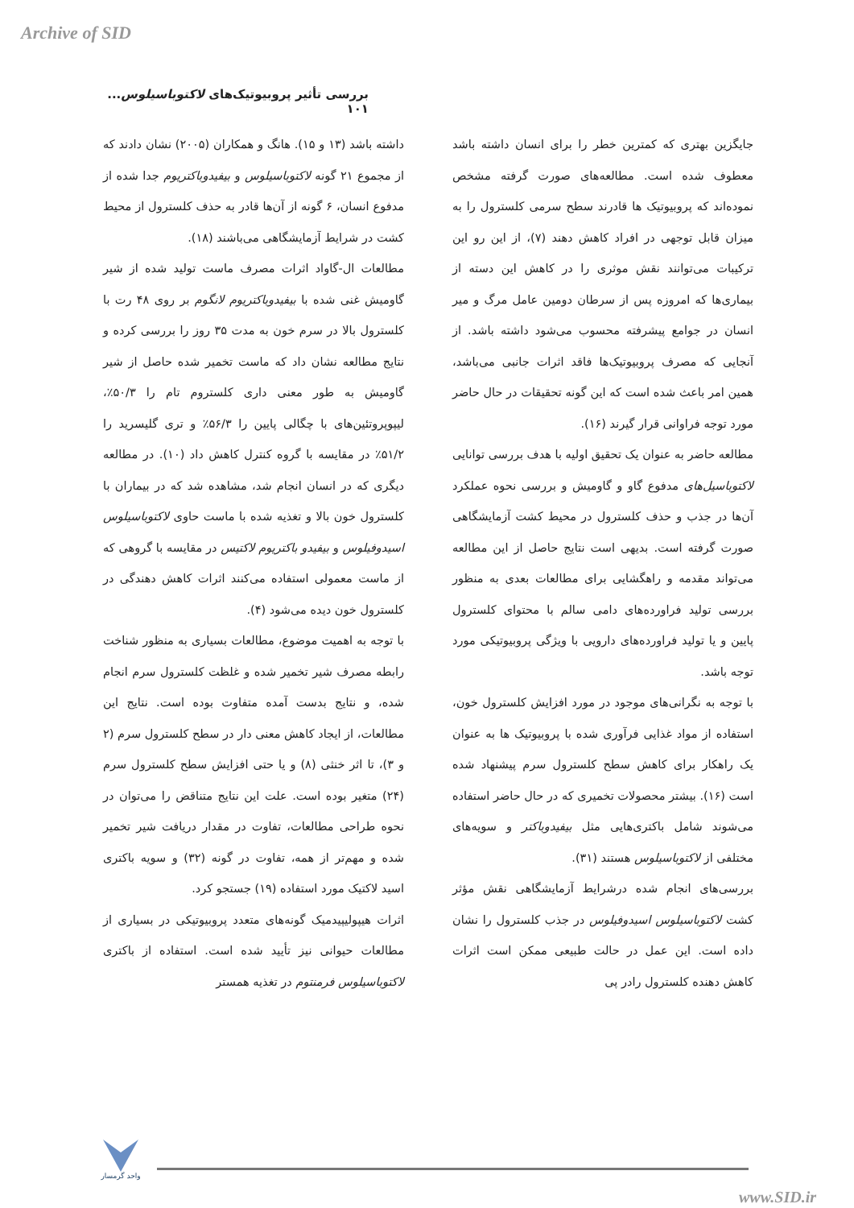Archive of SID
بررسی تأثیر پروبیوتیک‌های لاکتوباسیلوس... ۱۰۱
جایگزین بهتری که کمترین خطر را برای انسان داشته باشد معطوف شده است. مطالعه‌های صورت گرفته مشخص نموده‌اند که پروبیوتیک ها قادرند سطح سرمی کلسترول را به میزان قابل توجهی در افراد کاهش دهند (۷)، از این رو این ترکیبات می‌توانند نقش موثری را در کاهش این دسته از بیماری‌ها که امروزه پس از سرطان دومین عامل مرگ و میر انسان در جوامع پیشرفته محسوب می‌شود داشته باشد. از آنجایی که مصرف پروبیوتیک‌ها فاقد اثرات جانبی می‌باشد، همین امر باعث شده است که این گونه تحقیقات در حال حاضر مورد توجه فراوانی قرار گیرند (۱۶).
مطالعه حاضر به عنوان یک تحقیق اولیه با هدف بررسی توانایی لاکتوباسیل‌های مدفوع گاو و گاومیش و بررسی نحوه عملکرد آن‌ها در جذب و حذف کلسترول در محیط کشت آزمایشگاهی صورت گرفته است. بدیهی است نتایج حاصل از این مطالعه می‌تواند مقدمه و راهگشایی برای مطالعات بعدی به منظور بررسی تولید فراورده‌های دامی سالم با محتوای کلسترول پایین و یا تولید فراورده‌های دارویی با ویژگی پروبیوتیکی مورد توجه باشد.
با توجه به نگرانی‌های موجود در مورد افزایش کلسترول خون، استفاده از مواد غذایی فرآوری شده با پروبیوتیک ها به عنوان یک راهکار برای کاهش سطح کلسترول سرم پیشنهاد شده است (۱۶). بیشتر محصولات تخمیری که در حال حاضر استفاده می‌شوند شامل باکتری‌هایی مثل بیفیدوباکتر و سویه‌های مختلفی از لاکتوباسیلوس هستند (۳۱).
بررسی‌های انجام شده درشرایط آزمایشگاهی نقش مؤثر کشت لاکتوباسیلوس اسیدوفیلوس در جذب کلسترول را نشان داده است. این عمل در حالت طبیعی ممکن است اثرات کاهش دهنده کلسترول رادر پی
داشته باشد (۱۳ و ۱۵). هانگ و همکاران (۲۰۰۵) نشان دادند که از مجموع ۲۱ گونه لاکتوباسیلوس و بیفیدوباکتریوم جدا شده از مدفوع انسان، ۶ گونه از آن‌ها قادر به حذف کلسترول از محیط کشت در شرایط آزمایشگاهی می‌باشند (۱۸).
مطالعات ال-گاواد اثرات مصرف ماست تولید شده از شیر گاومیش غنی شده با بیفیدوباکتریوم لانگوم بر روی ۴۸ رت با کلسترول بالا در سرم خون به مدت ۳۵ روز را بررسی کرده و نتایج مطالعه نشان داد که ماست تخمیر شده حاصل از شیر گاومیش به طور معنی داری کلستروم تام را ۵۰/۳٪، لیپوپروتئین‌های با چگالی پایین را ۵۶/۳٪ و تری گلیسرید را ۵۱/۲٪ در مقایسه با گروه کنترل کاهش داد (۱۰). در مطالعه دیگری که در انسان انجام شد، مشاهده شد که در بیماران با کلسترول خون بالا و تغذیه شده با ماست حاوی لاکتوباسیلوس اسیدوفیلوس و بیفیدو باکتریوم لاکتیس در مقایسه با گروهی که از ماست معمولی استفاده می‌کنند اثرات کاهش دهندگی در کلسترول خون دیده می‌شود (۴).
با توجه به اهمیت موضوع، مطالعات بسیاری به منظور شناخت رابطه مصرف شیر تخمیر شده و غلظت کلسترول سرم انجام شده، و نتایج بدست آمده متفاوت بوده است. نتایج این مطالعات، از ایجاد کاهش معنی دار در سطح کلسترول سرم (۲ و ۳)، تا اثر خنثی (۸) و یا حتی افزایش سطح کلسترول سرم (۲۴) متغیر بوده است. علت این نتایج متناقض را می‌توان در نحوه طراحی مطالعات، تفاوت در مقدار دریافت شیر تخمیر شده و مهم‌تر از همه، تفاوت در گونه (۳۲) و سویه باکتری اسید لاکتیک مورد استفاده (۱۹) جستجو کرد.
اثرات هیپولیپیدمیک گونه‌های متعدد پروبیوتیکی در بسیاری از مطالعات حیوانی نیز تأیید شده است. استفاده از باکتری لاکتوباسیلوس فرمنتوم در تغذیه همستر
واحد گرمسار
www.SID.ir